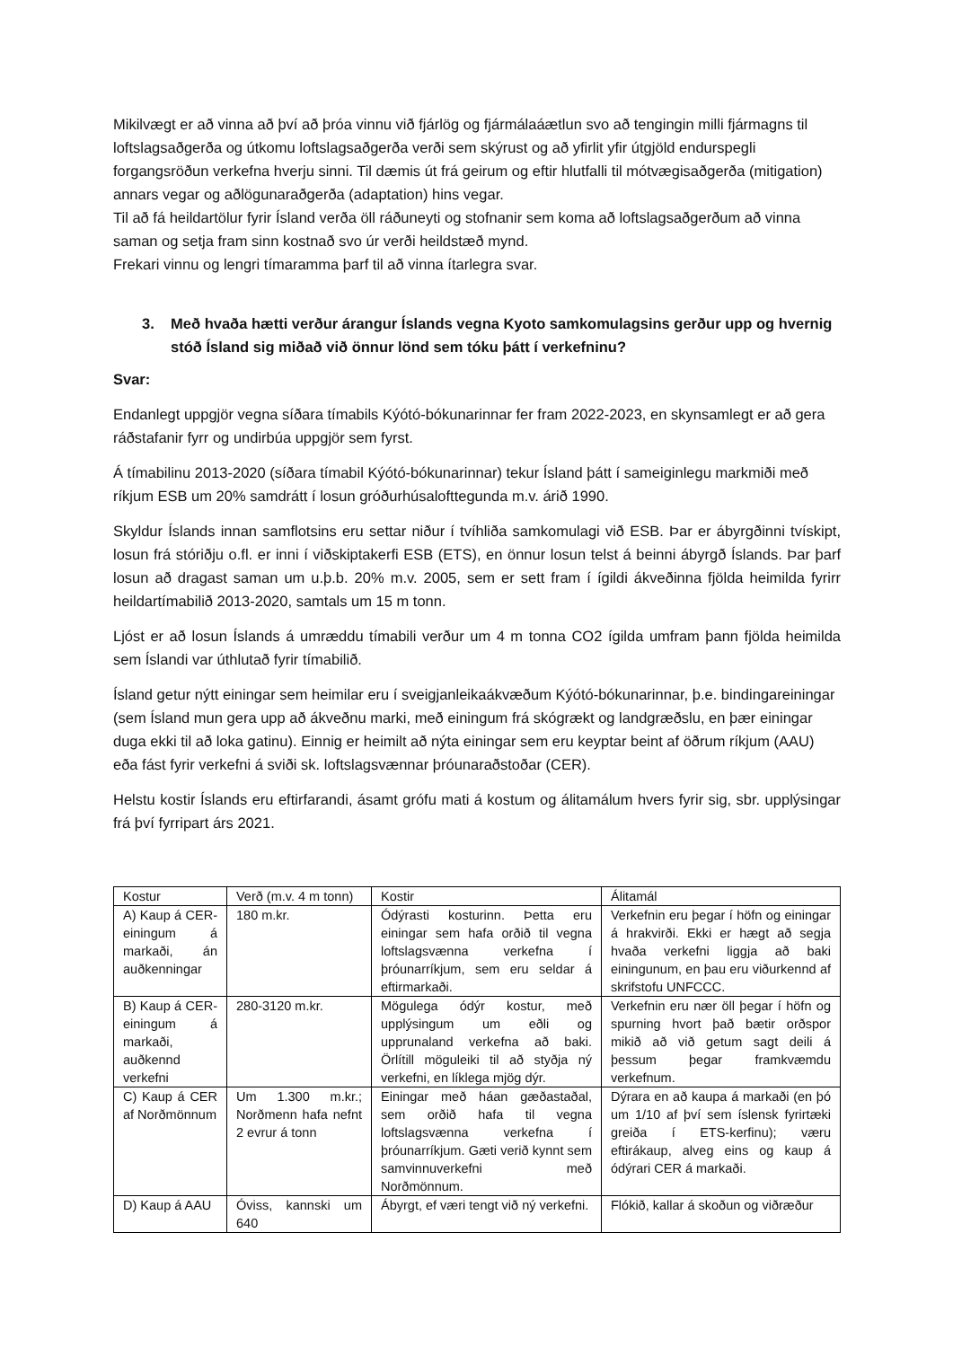Mikilvægt er að vinna að því að þróa vinnu við fjárlög og fjármálaáætlun svo að tengingin milli fjármagns til loftslagsaðgerða og útkomu loftslagsaðgerða verði sem skýrust og að yfirlit yfir útgjöld endurspegli forgangsröðun verkefna hverju sinni. Til dæmis út frá geirum og eftir hlutfalli til mótvægisaðgerða (mitigation) annars vegar og aðlögunaraðgerða (adaptation) hins vegar.
Til að fá heildartölur fyrir Ísland verða öll ráðuneyti og stofnanir sem koma að loftslagsaðgerðum að vinna saman og setja fram sinn kostnað svo úr verði heildstæð mynd.
Frekari vinnu og lengri tímaramma þarf til að vinna ítarlegra svar.
3. Með hvaða hætti verður árangur Íslands vegna Kyoto samkomulagsins gerður upp og hvernig stóð Ísland sig miðað við önnur lönd sem tóku þátt í verkefninu?
Svar:
Endanlegt uppgjör vegna síðara tímabils Kýótó-bókunarinnar fer fram 2022-2023, en skynsamlegt er að gera ráðstafanir fyrr og undirbúa uppgjör sem fyrst.
Á tímabilinu 2013-2020 (síðara tímabil Kýótó-bókunarinnar) tekur Ísland þátt í sameiginlegu markmiði með ríkjum ESB um 20% samdrátt í losun gróðurhúsalofttegunda m.v. árið 1990.
Skyldur Íslands innan samflotsins eru settar niður í tvíhliða samkomulagi við ESB. Þar er ábyrgðinni tvískipt, losun frá stóriðju o.fl. er inni í viðskiptakerfi ESB (ETS), en önnur losun telst á beinni ábyrgð Íslands. Þar þarf losun að dragast saman um u.þ.b. 20% m.v. 2005, sem er sett fram í ígildi ákveðinna fjölda heimilda fyrirr heildartímabilið 2013-2020, samtals um 15 m tonn.
Ljóst er að losun Íslands á umræddu tímabili verður um 4 m tonna CO2 ígilda umfram þann fjölda heimilda sem Íslandi var úthlutað fyrir tímabilið.
Ísland getur nýtt einingar sem heimilar eru í sveigjanleikaákvæðum Kýótó-bókunarinnar, þ.e. bindingareiningar (sem Ísland mun gera upp að ákveðnu marki, með einingum frá skógrækt og landgræðslu, en þær einingar duga ekki til að loka gatinu). Einnig er heimilt að nýta einingar sem eru keyptar beint af öðrum ríkjum (AAU) eða fást fyrir verkefni á sviði sk. loftslagsvænnar þróunaraðstoðar (CER).
Helstu kostir Íslands eru eftirfarandi, ásamt grófu mati á kostum og álitamálum hvers fyrir sig, sbr. upplýsingar frá því fyrripart árs 2021.
| Kostur | Verð (m.v. 4 m tonn) | Kostir | Álitamál |
| A) Kaup á CER-einingum á markaði, án auðkenningar | 180 m.kr. | Ódýrasti kosturinn. Þetta eru einingar sem hafa orðið til vegna loftslagsvænna verkefna í þróunarríkjum, sem eru seldar á eftirmarkaði. | Verkefnin eru þegar í höfn og einingar á hrakvirði. Ekki er hægt að segja hvaða verkefni liggja að baki einingunum, en þau eru viðurkennd af skrifstofu UNFCCC. |
| B) Kaup á CER-einingum á markaði, auðkennd verkefni | 280-3120 m.kr. | Mögulega ódýr kostur, með upplýsingum um eðli og upprunaland verkefna að baki. Örlítill möguleiki til að styðja ný verkefni, en líklega mjög dýr. | Verkefnin eru nær öll þegar í höfn og spurning hvort það bætir orðspor mikið að við getum sagt deili á þessum þegar framkvæmdu verkefnum. |
| C) Kaup á CER af Norðmönnum | Um 1.300 m.kr.; Norðmenn hafa nefnt 2 evrur á tonn | Einingar með háan gæðastaðal, sem orðið hafa til vegna loftslagsvænna verkefna í þróunarríkjum. Gæti verið kynnt sem samvinnuverkefni með Norðmönnum. | Dýrara en að kaupa á markaði (en þó um 1/10 af því sem íslensk fyrirtæki greiða í ETS-kerfinu); væru eftirákaup, alveg eins og kaup á ódýrari CER á markaði. |
| D) Kaup á AAU | Óviss, kannski um 640 | Ábyrgt, ef væri tengt við ný verkefni. | Flókið, kallar á skoðun og viðræður |